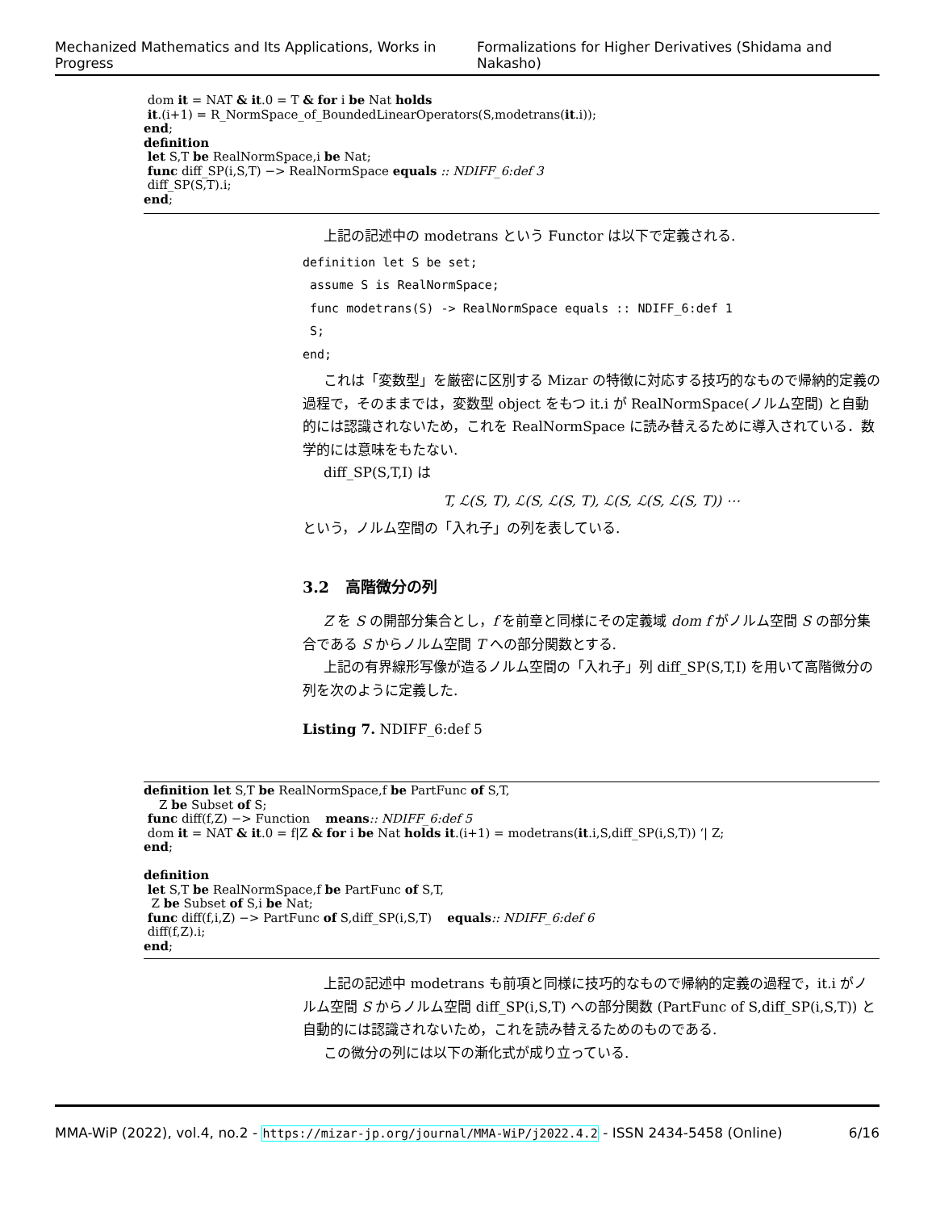Mechanized Mathematics and Its Applications, Works in Progress Formalizations for Higher Derivatives (Shidama and Nakasho)
dom it = NAT & it.0 = T & for i be Nat holds
it.(i+1) = R_NormSpace_of_BoundedLinearOperators(S,modetrans(it.i));
end;
definition
let S,T be RealNormSpace,i be Nat;
func diff_SP(i,S,T) −> RealNormSpace equals :: NDIFF_6:def 3
diff_SP(S,T).i;
end;
上記の記述中の modetrans という Functor は以下で定義される.
definition let S be set;
assume S is RealNormSpace;
func modetrans(S) -> RealNormSpace equals :: NDIFF_6:def 1
S;
end;
これは「変数型」を厳密に区別する Mizar の特徴に対応する技巧的なもので帰納的定義の過程で，そのままでは，変数型 object をもつ it.i が RealNormSpace(ノルム空間) と自動的には認識されないため，これを RealNormSpace に読み替えるために導入されている．数学的には意味をもたない.
diff_SP(S,T,I) は
T, ℒ(S, T), ℒ(S, ℒ(S, T), ℒ(S, ℒ(S, ℒ(S, T)) ⋯
という，ノルム空間の「入れ子」の列を表している.
3.2 高階微分の列
Z を S の開部分集合とし，f を前章と同様にその定義域 dom f がノルム空間 S の部分集合である S からノルム空間 T への部分関数とする.
上記の有界線形写像が造るノルム空間の「入れ子」列 diff_SP(S,T,I) を用いて高階微分の列を次のように定義した.
Listing 7. NDIFF_6:def 5
definition let S,T be RealNormSpace,f be PartFunc of S,T,
Z be Subset of S;
func diff(f,Z) −> Function means:: NDIFF_6:def 5
dom it = NAT & it.0 = f|Z & for i be Nat holds it.(i+1) = modetrans(it.i,S,diff_SP(i,S,T)) ‘| Z;
end;
definition
let S,T be RealNormSpace,f be PartFunc of S,T,
Z be Subset of S,i be Nat;
func diff(f,i,Z) −> PartFunc of S,diff_SP(i,S,T) equals:: NDIFF_6:def 6
diff(f,Z).i;
end;
上記の記述中 modetrans も前項と同様に技巧的なもので帰納的定義の過程で，it.i がノルム空間 S からノルム空間 diff_SP(i,S,T) への部分関数 (PartFunc of S,diff_SP(i,S,T)) と自動的には認識されないため，これを読み替えるためのものである.
この微分の列には以下の漸化式が成り立っている.
MMA-WiP (2022), vol.4, no.2 - https://mizar-jp.org/journal/MMA-WiP/j2022.4.2 - ISSN 2434-5458 (Online) 6/16